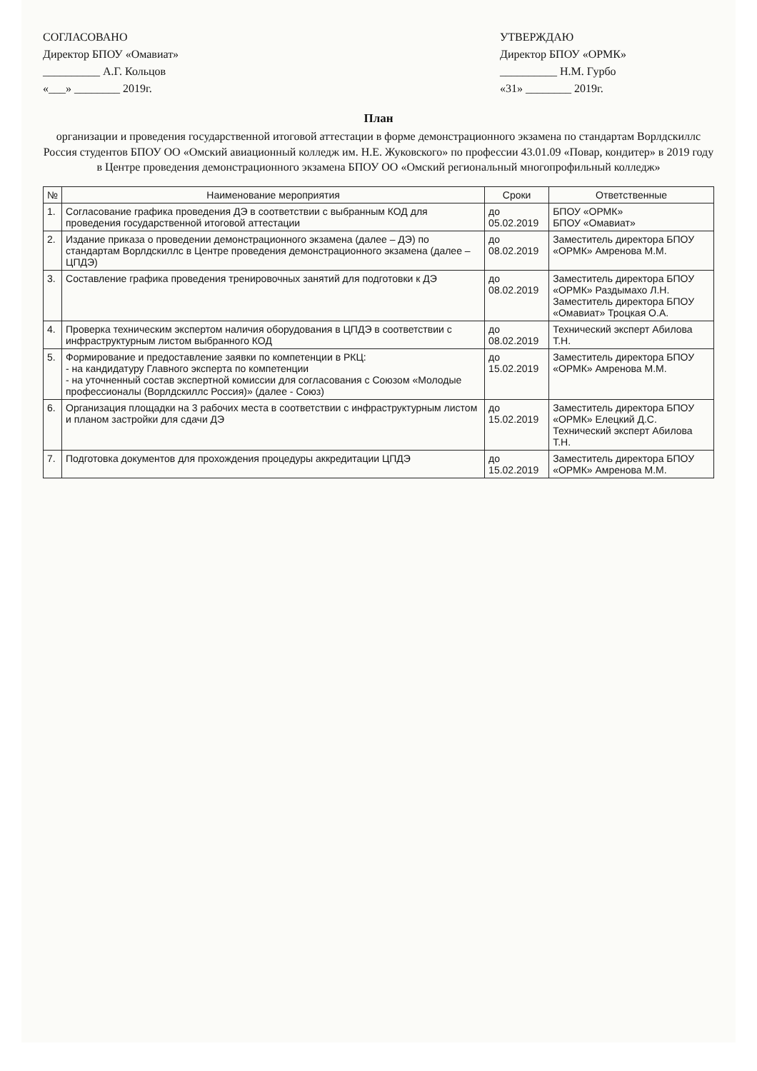СОГЛАСОВАНО
Директор БПОУ «Омавиат»
__________ А.Г. Кольцов
«___» ________ 2019г.
УТВЕРЖДАЮ
Директор БПОУ «ОРМК»
__________ Н.М. Гурбо
«31» ________ 2019г.
План
организации и проведения государственной итоговой аттестации в форме демонстрационного экзамена по стандартам Ворлдскиллс Россия студентов БПОУ ОО «Омский авиационный колледж им. Н.Е. Жуковского» по профессии 43.01.09 «Повар, кондитер» в 2019 году в Центре проведения демонстрационного экзамена БПОУ ОО «Омский региональный многопрофильный колледж»
| № | Наименование мероприятия | Сроки | Ответственные |
| --- | --- | --- | --- |
| 1. | Согласование графика проведения ДЭ в соответствии с выбранным КОД для проведения государственной итоговой аттестации | до 05.02.2019 | БПОУ «ОРМК» БПОУ «Омавиат» |
| 2. | Издание приказа о проведении демонстрационного экзамена (далее – ДЭ) по стандартам Ворлдскиллс в Центре проведения демонстрационного экзамена (далее – ЦПДЭ) | до 08.02.2019 | Заместитель директора БПОУ «ОРМК» Амренова М.М. |
| 3. | Составление графика проведения тренировочных занятий для подготовки к ДЭ | до 08.02.2019 | Заместитель директора БПОУ «ОРМК» Раздымахо Л.Н. Заместитель директора БПОУ «Омавиат» Троцкая О.А. |
| 4. | Проверка техническим экспертом наличия оборудования в ЦПДЭ в соответствии с инфраструктурным листом выбранного КОД | до 08.02.2019 | Технический эксперт Абилова Т.Н. |
| 5. | Формирование и предоставление заявки по компетенции в РКЦ: - на кандидатуру Главного эксперта по компетенции - на уточненный состав экспертной комиссии для согласования с Союзом «Молодые профессионалы (Ворлдскиллс Россия)» (далее - Союз) | до 15.02.2019 | Заместитель директора БПОУ «ОРМК» Амренова М.М. |
| 6. | Организация площадки на 3 рабочих места в соответствии с инфраструктурным листом и планом застройки для сдачи ДЭ | до 15.02.2019 | Заместитель директора БПОУ «ОРМК» Елецкий Д.С. Технический эксперт Абилова Т.Н. |
| 7. | Подготовка документов для прохождения процедуры аккредитации ЦПДЭ | до 15.02.2019 | Заместитель директора БПОУ «ОРМК» Амренова М.М. |